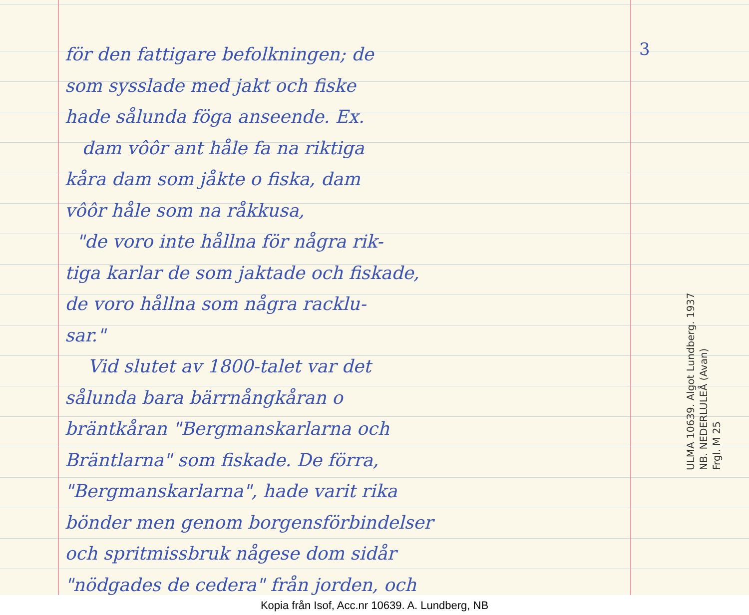för den fattigare befolkningen; de
som sysslade med jakt och fiske
hade sålunda föga anseende. Ex.
dam vôôr ant håle fa na riktiga
kåra dam som jåkte o fiska, dam
vôôr håle som na råkkusa,
"de voro inte hållna för några rik-
tiga karlar de som jaktade och fiskade,
de voro hållna som några racklu-
sar."
Vid slutet av 1800-talet var det
sålunda bara bärrnångkåran o
bräntkåran "Bergmanskarlarna och
Bräntlarna" som fiskade. De förra,
"Bergmanskarlarna", hade varit rika
bönder men genom borgensförbindelser
och spritmissbruk någese dom sidår
"nödgades de cedera" från jorden, och
3
ULMA 10639. Algot Lundberg. 1937
NB. NEDERLULEÅ (Avan)
Frgl. M 25
Kopia från Isof, Acc.nr 10639. A. Lundberg, NB